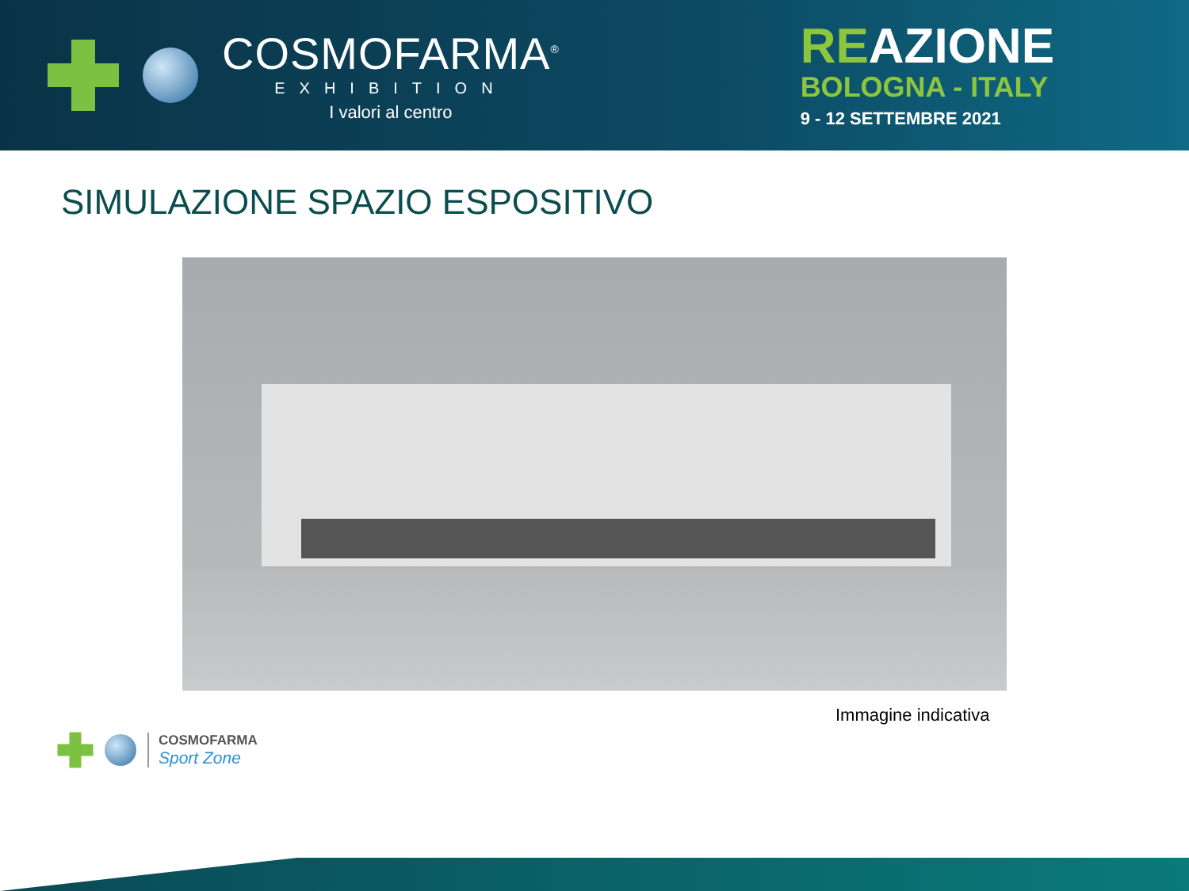COSMOFARMA<sup>®</sup>
EXHIBITION
I valori al centro
REAZIONE
BOLOGNA - ITALY
9 - 12 SETTEMBRE 2021
SIMULAZIONE SPAZIO ESPOSITIVO
Immagine indicativa
COSMOFARMA
Sport Zone